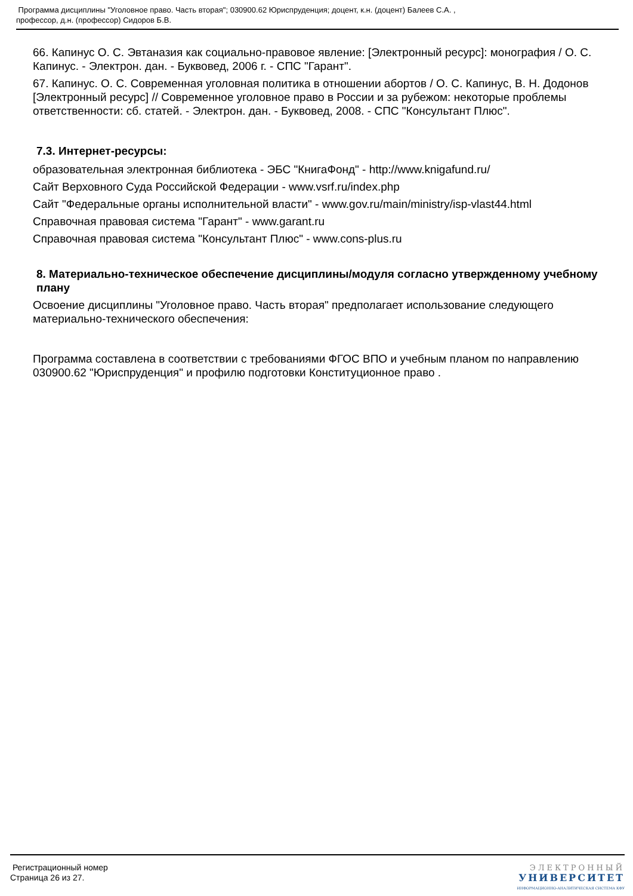Программа дисциплины "Уголовное право. Часть вторая"; 030900.62 Юриспруденция; доцент, к.н. (доцент) Балеев С.А. ,
профессор, д.н. (профессор) Сидоров Б.В.
66. Капинус О. С. Эвтаназия как социально-правовое явление: [Электронный ресурс]: монография / О. С. Капинус. - Электрон. дан. - Буквовед, 2006 г. - СПС "Гарант".
67. Капинус. О. С. Современная уголовная политика в отношении абортов / О. С. Капинус, В. Н. Додонов [Электронный ресурс] // Современное уголовное право в России и за рубежом: некоторые проблемы ответственности: сб. статей. - Электрон. дан. - Буквовед, 2008. - СПС "Консультант Плюс".
7.3. Интернет-ресурсы:
образовательная электронная библиотека - ЭБС "КнигаФонд" - http://www.knigafund.ru/
Сайт Верховного Суда Российской Федерации - www.vsrf.ru/index.php
Сайт "Федеральные органы исполнительной власти" - www.gov.ru/main/ministry/isp-vlast44.html
Справочная правовая система "Гарант" - www.garant.ru
Справочная правовая система "Консультант Плюс" - www.cons-plus.ru
8. Материально-техническое обеспечение дисциплины/модуля согласно утвержденному учебному плану
Освоение дисциплины "Уголовное право. Часть вторая" предполагает использование следующего материально-технического обеспечения:
Программа составлена в соответствии с требованиями ФГОС ВПО и учебным планом по направлению 030900.62 "Юриспруденция" и профилю подготовки Конституционное право .
Регистрационный номер
Страница 26 из 27.
ЭЛЕКТРОННЫЙ
УНИВЕРСИТЕТ
ИНФОРМАЦИОННО-АНАЛИТИЧЕСКАЯ СИСТЕМА КФУ